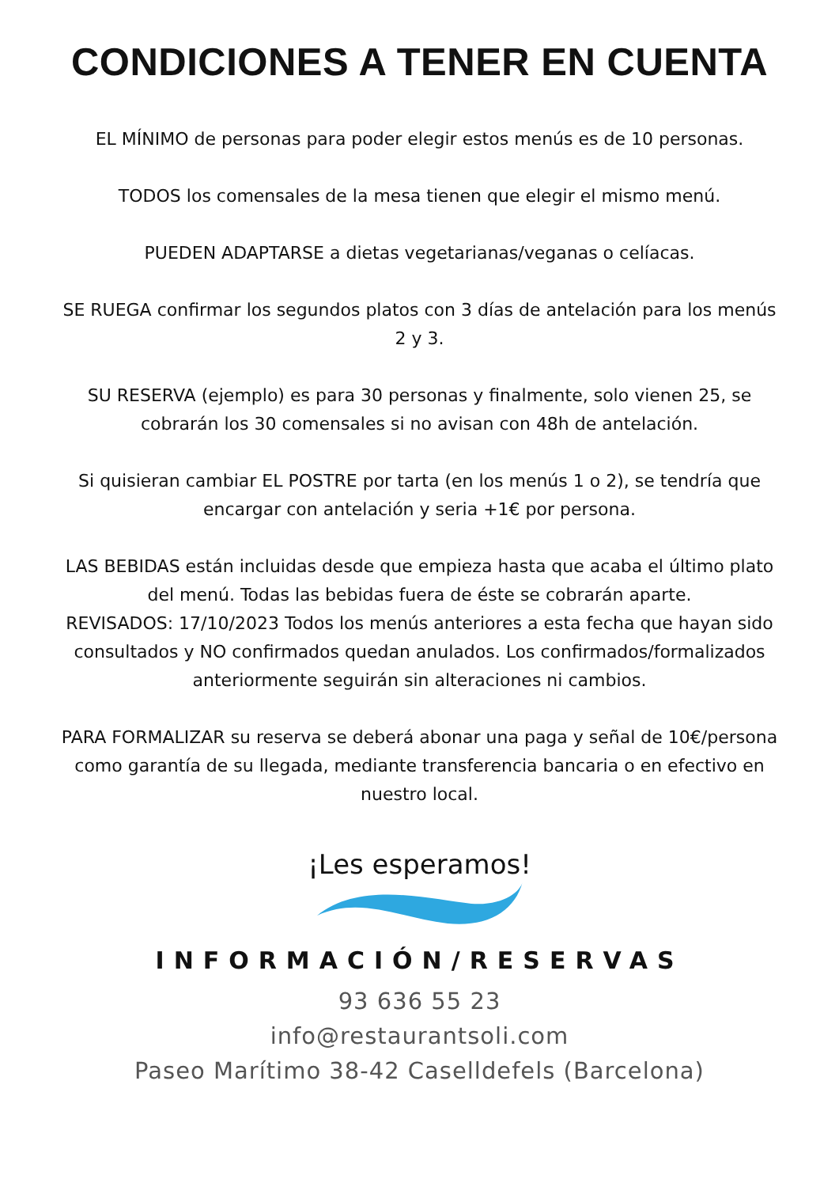CONDICIONES A TENER EN CUENTA
EL MÍNIMO de personas para poder elegir estos menús es de 10 personas.
TODOS los comensales de la mesa tienen que elegir el mismo menú.
PUEDEN ADAPTARSE a dietas vegetarianas/veganas o celíacas.
SE RUEGA confirmar los segundos platos con 3 días de antelación para los menús 2 y 3.
SU RESERVA (ejemplo) es para 30 personas y finalmente, solo vienen 25, se cobrarán los 30 comensales si no avisan con 48h de antelación.
Si quisieran cambiar EL POSTRE por tarta (en los menús 1 o 2), se tendría que encargar con antelación y seria +1€ por persona.
LAS BEBIDAS están incluidas desde que empieza hasta que acaba el último plato del menú. Todas las bebidas fuera de éste se cobrarán aparte.
REVISADOS: 17/10/2023 Todos los menús anteriores a esta fecha que hayan sido consultados y NO confirmados quedan anulados. Los confirmados/formalizados anteriormente seguirán sin alteraciones ni cambios.
PARA FORMALIZAR su reserva se deberá abonar una paga y señal de 10€/persona como garantía de su llegada, mediante transferencia bancaria o en efectivo en nuestro local.
¡Les esperamos!
INFORMACIÓN/RESERVAS
93 636 55 23
info@restaurantsoli.com
Paseo Marítimo 38-42 Caselldefels (Barcelona)